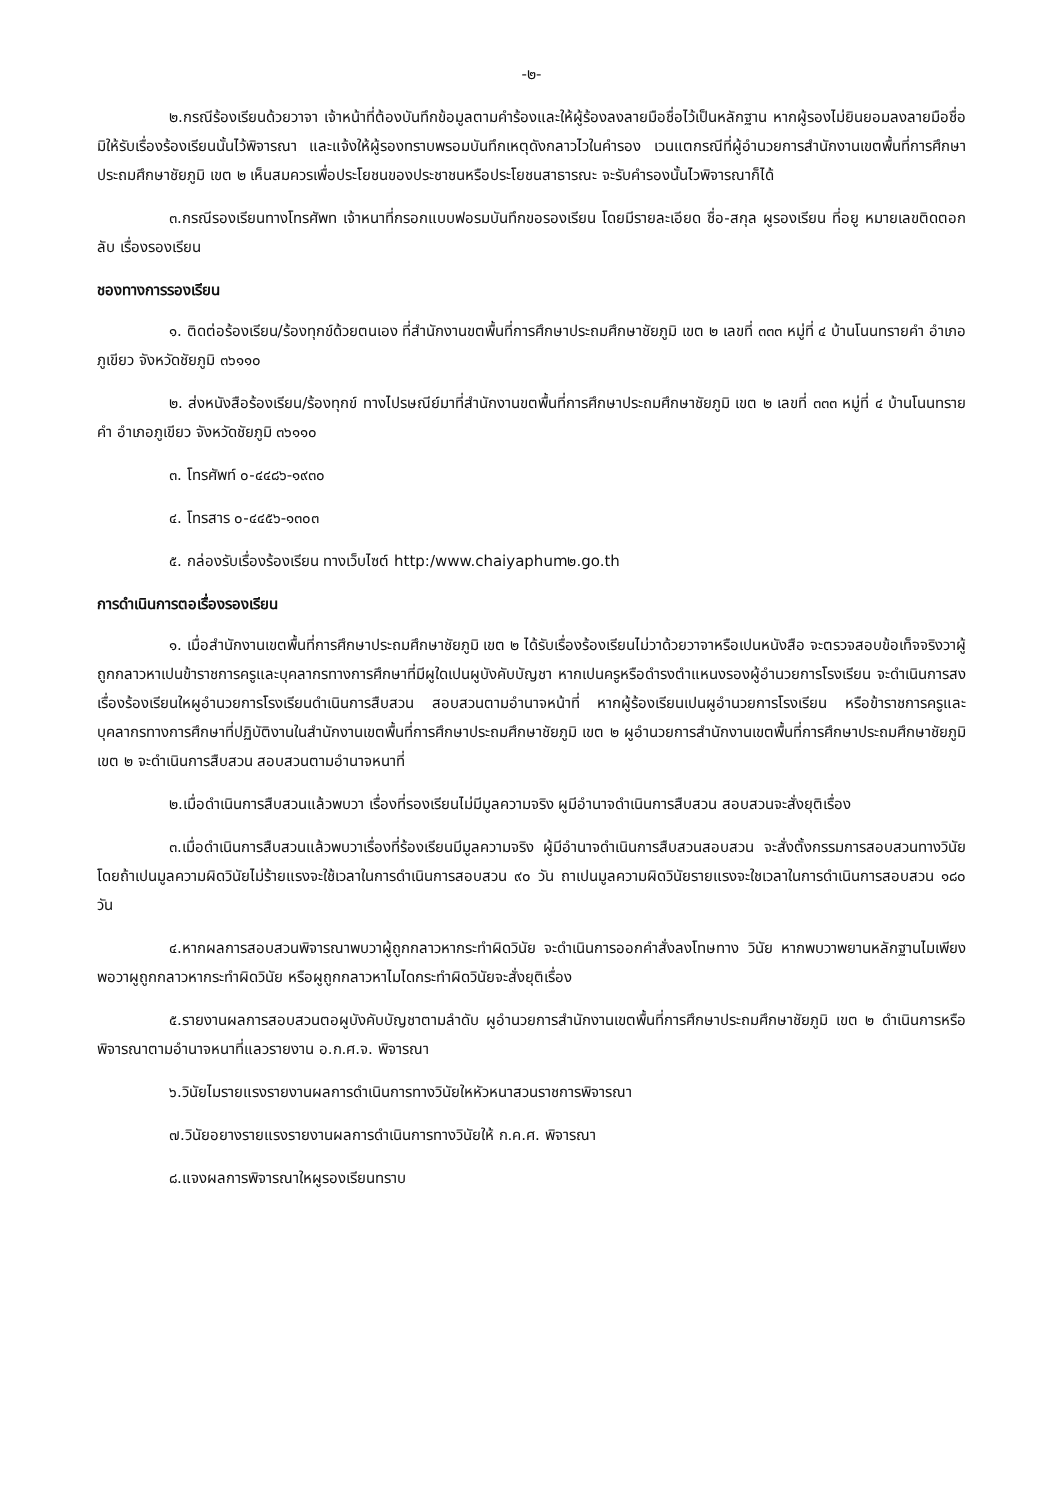-๒-
๒.กรณีร้องเรียนด้วยวาจา เจ้าหน้าที่ต้องบันทึกข้อมูลตามคำร้องและให้ผู้ร้องลงลายมือชื่อไว้เป็นหลักฐาน หากผู้รองไม่ยินยอมลงลายมือชื่อ มิให้รับเรื่องร้องเรียนนั้นไว้พิจารณา และแจ้งให้ผู้รองทราบพรอมบันทึกเหตุดังกลาวไวในคำรอง เวนแตกรณีที่ผู้อำนวยการสำนักงานเขตพื้นที่การศึกษาประถมศึกษาชัยภูมิ เขต ๒ เห็นสมควรเพื่อประโยชนของประชาชนหรือประโยชนสาธารณะ จะรับคำรองนั้นไวพิจารณาก็ได้
๓.กรณีรองเรียนทางโทรศัพท เจ้าหนาที่กรอกแบบฟอรมบันทึกขอรองเรียน โดยมีรายละเอียด ชื่อ-สกุล ผูรองเรียน ที่อยู หมายเลขติดตอกลับ เรื่องรองเรียน
ชองทางการรองเรียน
๑. ติดต่อร้องเรียน/ร้องทุกข์ด้วยตนเอง ที่สำนักงานขตพื้นที่การศึกษาประถมศึกษาชัยภูมิ เขต ๒ เลขที่ ๓๓๓ หมู่ที่ ๔ บ้านโนนทรายคำ อำเภอภูเขียว จังหวัดชัยภูมิ ๓๖๑๑๐
๒. ส่งหนังสือร้องเรียน/ร้องทุกข์ ทางไปรษณีย์มาที่สำนักงานขตพื้นที่การศึกษาประถมศึกษาชัยภูมิ เขต ๒ เลขที่ ๓๓๓ หมู่ที่ ๔ บ้านโนนทรายคำ อำเภอภูเขียว จังหวัดชัยภูมิ ๓๖๑๑๐
๓. โทรศัพท์ ๐-๔๔๘๖-๑๙๓๐
๔. โทรสาร ๐-๔๔๕๖-๑๓๐๓
๕. กล่องรับเรื่องร้องเรียน ทางเว็บไซต์ http:/www.chaiyaphum๒.go.th
การดำเนินการตอเรื่องรองเรียน
๑. เมื่อสำนักงานเขตพื้นที่การศึกษาประถมศึกษาชัยภูมิ เขต ๒ ได้รับเรื่องร้องเรียนไม่วาด้วยวาจาหรือเปนหนังสือ จะตรวจสอบข้อเท็จจริงวาผู้ถูกกลาวหาเปนข้าราชการครูและบุคลากรทางการศึกษาที่มีผูใดเปนผูบังคับบัญชา หากเปนครูหรือดำรงตำแหนงรองผู้อำนวยการโรงเรียน จะดำเนินการสงเรื่องร้องเรียนใหผูอำนวยการโรงเรียนดำเนินการสืบสวน สอบสวนตามอำนาจหน้าที่ หากผู้ร้องเรียนเปนผูอำนวยการโรงเรียน หรือข้าราชการครูและบุคลากรทางการศึกษาที่ปฏิบัติงานในสำนักงานเขตพื้นที่การศึกษาประถมศึกษาชัยภูมิ เขต ๒ ผูอำนวยการสำนักงานเขตพื้นที่การศึกษาประถมศึกษาชัยภูมิ เขต ๒ จะดำเนินการสืบสวน สอบสวนตามอำนาจหนาที่
๒.เมื่อดำเนินการสืบสวนแล้วพบวา เรื่องที่รองเรียนไม่มีมูลความจริง ผูมีอำนาจดำเนินการสืบสวน สอบสวนจะสั่งยุติเรื่อง
๓.เมื่อดำเนินการสืบสวนแล้วพบวาเรื่องที่ร้องเรียนมีมูลความจริง ผู้มีอำนาจดำเนินการสืบสวนสอบสวน จะสั่งตั้งกรรมการสอบสวนทางวินัย โดยถ้าเปนมูลความผิดวินัยไม่ร้ายแรงจะใช้เวลาในการดำเนินการสอบสวน ๙๐ วัน ถาเปนมูลความผิดวินัยรายแรงจะใชเวลาในการดำเนินการสอบสวน ๑๘๐ วัน
๔.หากผลการสอบสวนพิจารณาพบวาผู้ถูกกลาวหากระทำผิดวินัย จะดำเนินการออกคำสั่งลงโทษทาง วินัย หากพบวาพยานหลักฐานไมเพียงพอวาผูถูกกลาวหากระทำผิดวินัย หรือผูถูกกลาวหาไมไดกระทำผิดวินัยจะสั่งยุติเรื่อง
๕.รายงานผลการสอบสวนตอผูบังคับบัญชาตามลำดับ ผูอำนวยการสำนักงานเขตพื้นที่การศึกษาประถมศึกษาชัยภูมิ เขต ๒ ดำเนินการหรือพิจารณาตามอำนาจหนาที่แลวรายงาน อ.ก.ศ.จ. พิจารณา
๖.วินัยไมรายแรงรายงานผลการดำเนินการทางวินัยใหหัวหนาสวนราชการพิจารณา
๗.วินัยอยางรายแรงรายงานผลการดำเนินการทางวินัยให้ ก.ค.ศ. พิจารณา
๘.แจงผลการพิจารณาใหผูรองเรียนทราบ